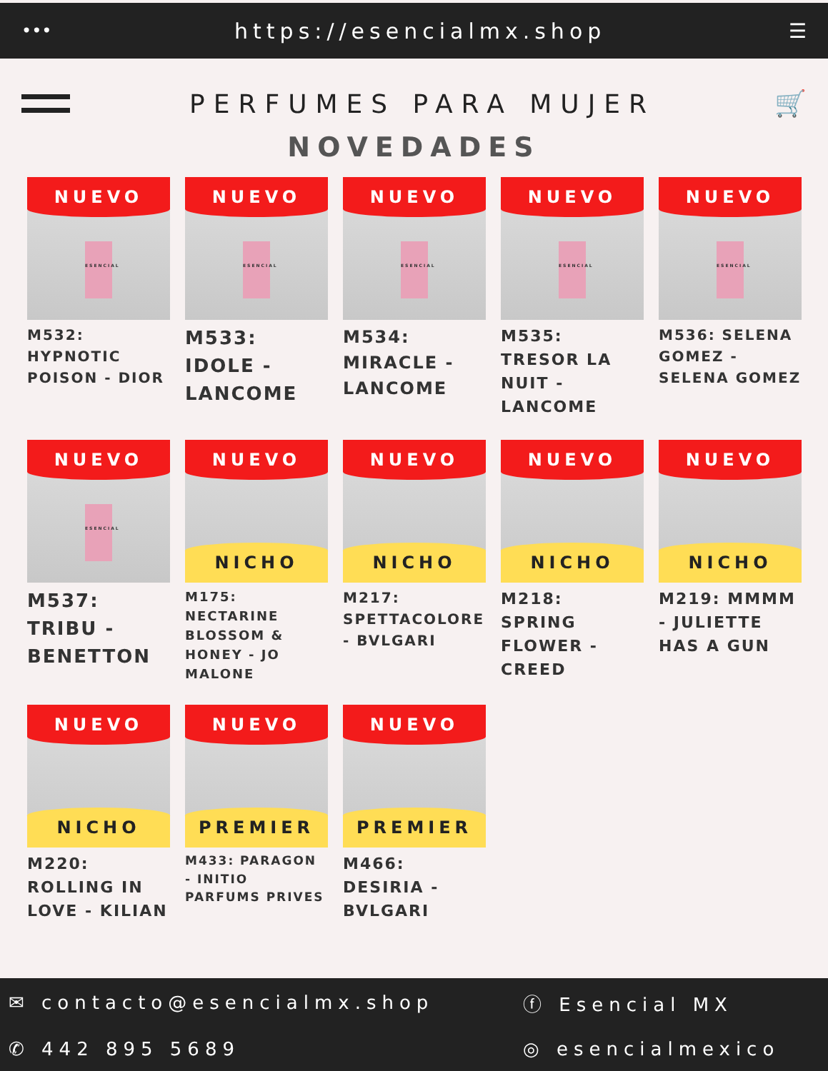••• https://esencialmx.shop ☰
PERFUMES PARA MUJER 🛒
NOVEDADES
NUEVO
ESENCIAL
M532: HYPNOTIC POISON - DIOR
NUEVO
ESENCIAL
M533: IDOLE - LANCOME
NUEVO
ESENCIAL
M534: MIRACLE - LANCOME
NUEVO
ESENCIAL
M535: TRESOR LA NUIT - LANCOME
NUEVO
ESENCIAL
M536: SELENA GOMEZ - SELENA GOMEZ
NUEVO
ESENCIAL
M537: TRIBU - BENETTON
NUEVO
NICHO
M175: NECTARINE BLOSSOM & HONEY - JO MALONE
NUEVO
NICHO
M217: SPETTACOLORE - BVLGARI
NUEVO
NICHO
M218: SPRING FLOWER - CREED
NUEVO
NICHO
M219: MMMM - JULIETTE HAS A GUN
NUEVO
NICHO
M220: ROLLING IN LOVE - KILIAN
NUEVO
PREMIER
M433: PARAGON - INITIO PARFUMS PRIVES
NUEVO
PREMIER
M466: DESIRIA - BVLGARI
✉ contacto@esencialmx.shop
ⓕ Esencial MX
✆ 442 895 5689
◎ esencialmexico